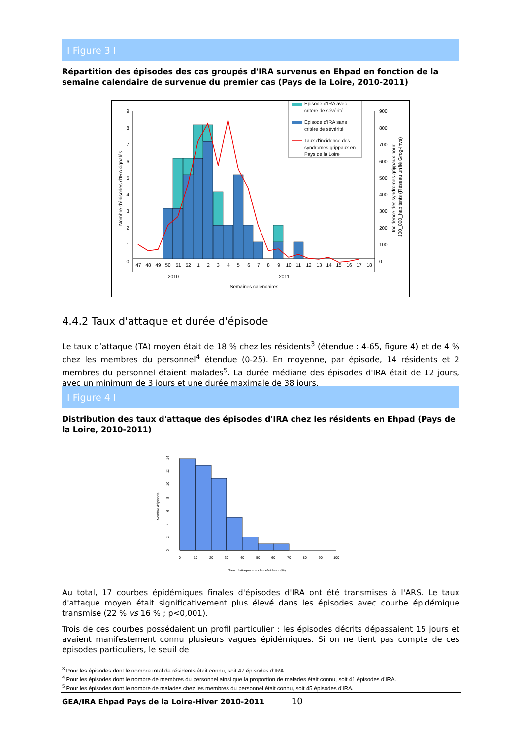I Figure 3 I
Répartition des épisodes des cas groupés d'IRA survenus en Ehpad en fonction de la semaine calendaire de survenue du premier cas (Pays de la Loire, 2010-2011)
9
8
7
6
5
4
3
2
1
0
900
800
700
600
500
400
300
200
100
0
47
48
49
50
51
52
1
2
3
4
5
6
7
8
9
10
11
12
13
14
15
16
17
18
2010
2011
Semaines calendaires
Nombre d'épisodes d'IRA signalés
Incidence des syndromes grippaux pour
100_000_habitants (Réseau unifié Grog-Invs)
Episode d'IRA avec
critère de sévérité
Episode d'IRA sans
critère de sévérité
Taux d'incidence des
syndromes grippaux en
Pays de la Loire
4.4.2 Taux d'attaque et durée d'épisode
Le taux d’attaque (TA) moyen était de 18 % chez les résidents<sup>3</sup> (étendue : 4-65, figure 4) et de 4 % chez les membres du personnel<sup>4</sup> étendue (0-25). En moyenne, par épisode, 14 résidents et 2 membres du personnel étaient malades<sup>5</sup>. La durée médiane des épisodes d'IRA était de 12 jours, avec un minimum de 3 jours et une durée maximale de 38 jours.
I Figure 4 I
Distribution des taux d'attaque des épisodes d'IRA chez les résidents en Ehpad (Pays de la Loire, 2010-2011)
0
10
20
30
40
50
60
70
80
90
100
Taux d'attaque chez les résidents (%)
0
2
4
6
8
10
12
14
Nombre d'épisode
Au total, 17 courbes épidémiques finales d'épisodes d'IRA ont été transmises à l'ARS. Le taux d'attaque moyen était significativement plus élevé dans les épisodes avec courbe épidémique transmise (22 % vs 16 % ; p<0,001).
Trois de ces courbes possédaient un profil particulier : les épisodes décrits dépassaient 15 jours et avaient manifestement connu plusieurs vagues épidémiques. Si on ne tient pas compte de ces épisodes particuliers, le seuil de
<sup>3</sup> Pour les épisodes dont le nombre total de résidents était connu, soit 47 épisodes d'IRA.
<sup>4</sup> Pour les épisodes dont le nombre de membres du personnel ainsi que la proportion de malades était connu, soit 41 épisodes d'IRA.
<sup>5</sup> Pour les épisodes dont le nombre de malades chez les membres du personnel était connu, soit 45 épisodes d'IRA.
GEA/IRA Ehpad Pays de la Loire-Hiver 2010-2011 10